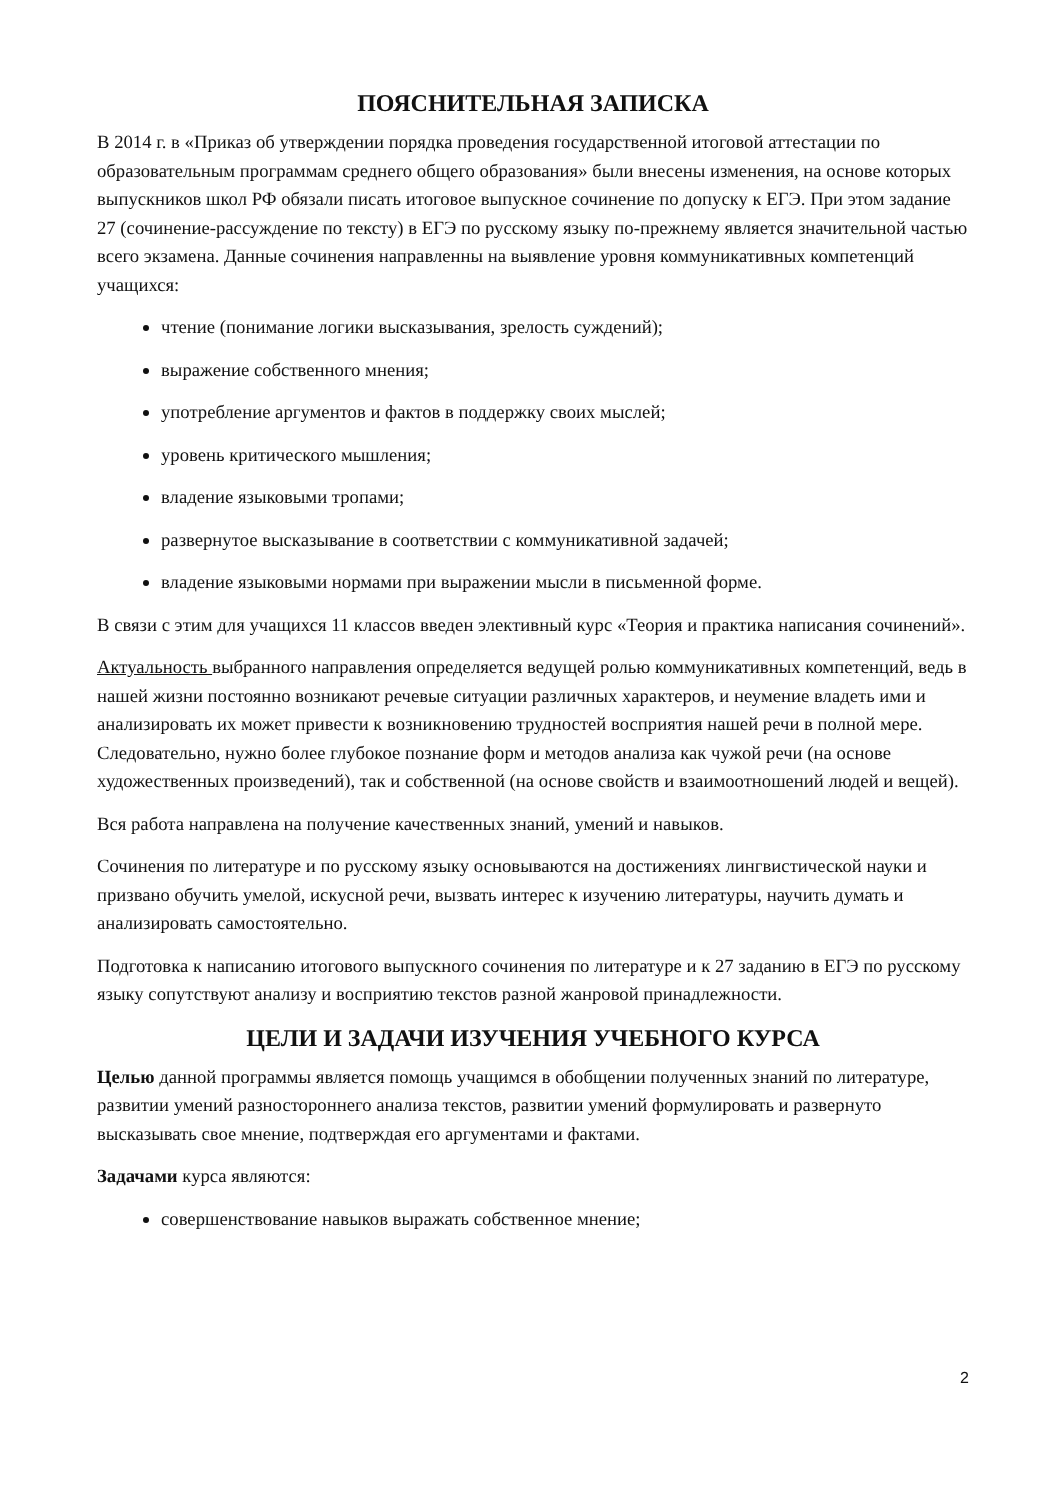ПОЯСНИТЕЛЬНАЯ ЗАПИСКА
В 2014 г. в «Приказ об утверждении порядка проведения государственной итоговой аттестации по образовательным программам среднего общего образования» были внесены изменения, на основе которых выпускников школ РФ обязали писать итоговое выпускное сочинение по допуску к ЕГЭ. При этом задание 27 (сочинение-рассуждение по тексту) в ЕГЭ по русскому языку по-прежнему является значительной частью всего экзамена. Данные сочинения направленны на выявление уровня коммуникативных компетенций учащихся:
чтение (понимание логики высказывания, зрелость суждений);
выражение собственного мнения;
употребление аргументов и фактов в поддержку своих мыслей;
уровень критического мышления;
владение языковыми тропами;
развернутое высказывание в соответствии с коммуникативной задачей;
владение языковыми нормами при выражении мысли в письменной форме.
В связи с этим для учащихся 11 классов введен элективный курс «Теория и практика написания сочинений».
Актуальность выбранного направления определяется ведущей ролью коммуникативных компетенций, ведь в нашей жизни постоянно возникают речевые ситуации различных характеров, и неумение владеть ими и анализировать их может привести к возникновению трудностей восприятия нашей речи в полной мере. Следовательно, нужно более глубокое познание форм и методов анализа как чужой речи (на основе художественных произведений), так и собственной (на основе свойств и взаимоотношений людей и вещей).
Вся работа направлена на получение качественных знаний, умений и навыков.
Сочинения по литературе и по русскому языку основываются на достижениях лингвистической науки и призвано обучить умелой, искусной речи, вызвать интерес к изучению литературы, научить думать и анализировать самостоятельно.
Подготовка к написанию итогового выпускного сочинения по литературе и к 27 заданию в ЕГЭ по русскому языку сопутствуют анализу и восприятию текстов разной жанровой принадлежности.
ЦЕЛИ И ЗАДАЧИ ИЗУЧЕНИЯ УЧЕБНОГО КУРСА
Целью данной программы является помощь учащимся в обобщении полученных знаний по литературе, развитии умений разностороннего анализа текстов, развитии умений формулировать и развернуто высказывать свое мнение, подтверждая его аргументами и фактами.
Задачами курса являются:
совершенствование навыков выражать собственное мнение;
2